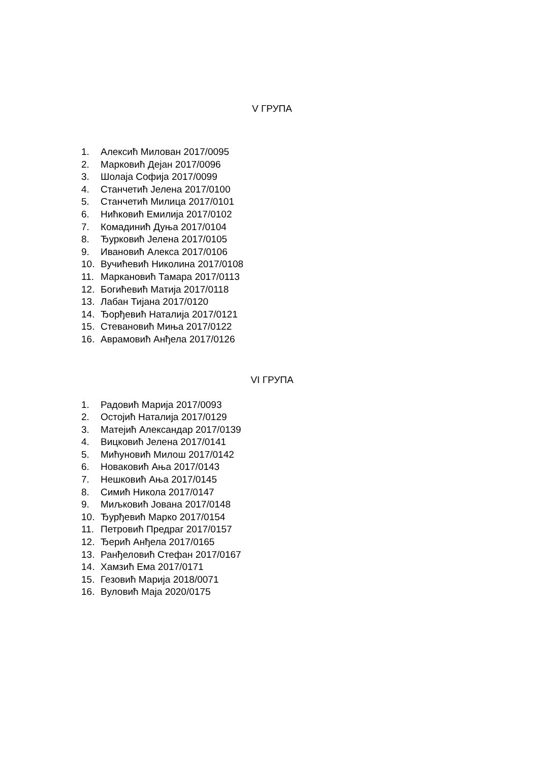V ГРУПА
1. Алексић Милован 2017/0095
2. Марковић Дејан 2017/0096
3. Шолаја Софија 2017/0099
4. Станчетић Јелена 2017/0100
5. Станчетић Милица 2017/0101
6. Нићковић Емилија 2017/0102
7. Комадинић Дуња 2017/0104
8. Ђурковић Јелена 2017/0105
9. Ивановић Алекса 2017/0106
10. Вучићевић Николина 2017/0108
11. Маркановић Тамара 2017/0113
12. Богићевић Матија 2017/0118
13. Лабан Тијана 2017/0120
14. Ђорђевић Наталија 2017/0121
15. Стевановић Миња 2017/0122
16. Аврамовић Анђела 2017/0126
VI ГРУПА
1. Радовић Марија 2017/0093
2. Остојић Наталија 2017/0129
3. Матејић Александар 2017/0139
4. Вицковић Јелена 2017/0141
5. Мићуновић Милош 2017/0142
6. Новаковић Ања 2017/0143
7. Нешковић Ања 2017/0145
8. Симић Никола 2017/0147
9. Миљковић Јована 2017/0148
10. Ђурђевић Марко 2017/0154
11. Петровић Предраг 2017/0157
12. Ђерић Анђела 2017/0165
13. Ранђеловић Стефан 2017/0167
14. Хамзић Ема 2017/0171
15. Гезовић Марија 2018/0071
16. Вуловић Маја 2020/0175